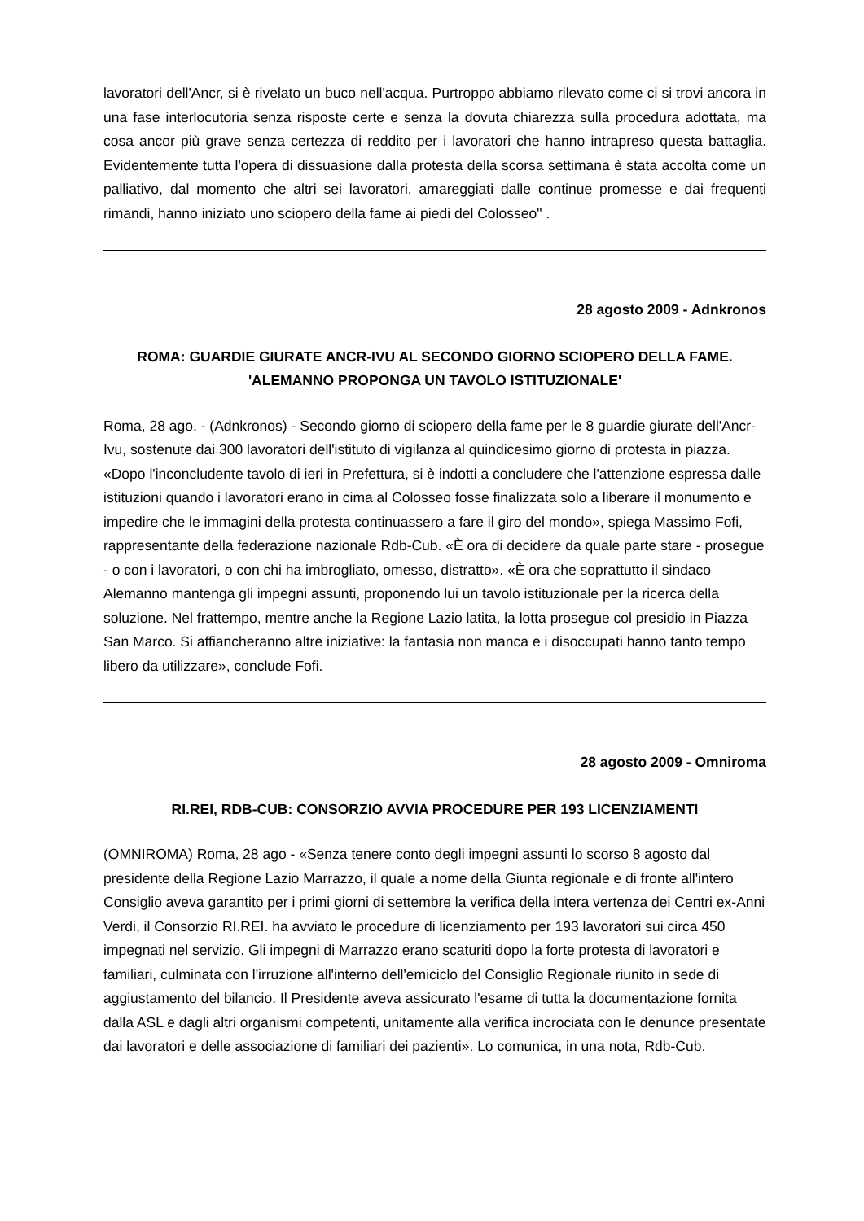lavoratori dell'Ancr, si è rivelato un buco nell'acqua. Purtroppo abbiamo rilevato come ci si trovi ancora in una fase interlocutoria senza risposte certe e senza la dovuta chiarezza sulla procedura adottata, ma cosa ancor più grave senza certezza di reddito per i lavoratori che hanno intrapreso questa battaglia. Evidentemente tutta l'opera di dissuasione dalla protesta della scorsa settimana è stata accolta come un palliativo, dal momento che altri sei lavoratori, amareggiati dalle continue promesse e dai frequenti rimandi, hanno iniziato uno sciopero della fame ai piedi del Colosseo" .
28 agosto 2009 - Adnkronos
ROMA: GUARDIE GIURATE ANCR-IVU AL SECONDO GIORNO SCIOPERO DELLA FAME. 'ALEMANNO PROPONGA UN TAVOLO ISTITUZIONALE'
Roma, 28 ago. - (Adnkronos) - Secondo giorno di sciopero della fame per le 8 guardie giurate dell'Ancr-Ivu, sostenute dai 300 lavoratori dell'istituto di vigilanza al quindicesimo giorno di protesta in piazza. «Dopo l'inconcludente tavolo di ieri in Prefettura, si è indotti a concludere che l'attenzione espressa dalle istituzioni quando i lavoratori erano in cima al Colosseo fosse finalizzata solo a liberare il monumento e impedire che le immagini della protesta continuassero a fare il giro del mondo», spiega Massimo Fofi, rappresentante della federazione nazionale Rdb-Cub. «È ora di decidere da quale parte stare - prosegue - o con i lavoratori, o con chi ha imbrogliato, omesso, distratto». «È ora che soprattutto il sindaco Alemanno mantenga gli impegni assunti, proponendo lui un tavolo istituzionale per la ricerca della soluzione. Nel frattempo, mentre anche la Regione Lazio latita, la lotta prosegue col presidio in Piazza San Marco. Si affiancheranno altre iniziative: la fantasia non manca e i disoccupati hanno tanto tempo libero da utilizzare», conclude Fofi.
28 agosto 2009 - Omniroma
RI.REI, RDB-CUB: CONSORZIO AVVIA PROCEDURE PER 193 LICENZIAMENTI
(OMNIROMA) Roma, 28 ago - «Senza tenere conto degli impegni assunti lo scorso 8 agosto dal presidente della Regione Lazio Marrazzo, il quale a nome della Giunta regionale e di fronte all'intero Consiglio aveva garantito per i primi giorni di settembre la verifica della intera vertenza dei Centri ex-Anni Verdi, il Consorzio RI.REI. ha avviato le procedure di licenziamento per 193 lavoratori sui circa 450 impegnati nel servizio. Gli impegni di Marrazzo erano scaturiti dopo la forte protesta di lavoratori e familiari, culminata con l'irruzione all'interno dell'emiciclo del Consiglio Regionale riunito in sede di aggiustamento del bilancio. Il Presidente aveva assicurato l'esame di tutta la documentazione fornita dalla ASL e dagli altri organismi competenti, unitamente alla verifica incrociata con le denunce presentate dai lavoratori e delle associazione di familiari dei pazienti». Lo comunica, in una nota, Rdb-Cub.